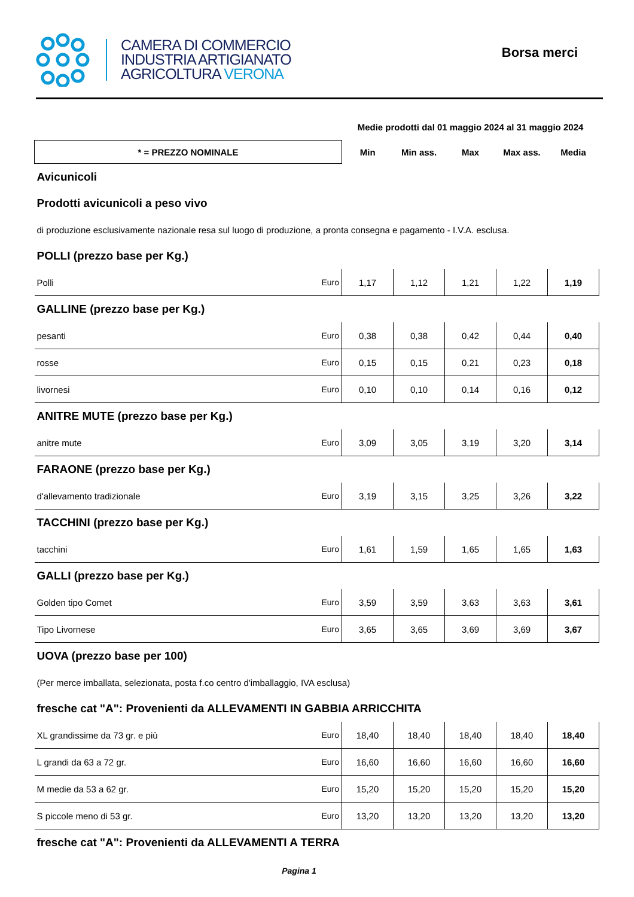CAMERA DI COMMERCIO
INDUSTRIA ARTIGIANATO
AGRICOLTURA VERONA
Borsa merci
| | | Medie prodotti dal 01 maggio 2024 al 31 maggio 2024 | | | | |
| * = PREZZO NOMINALE | | Min | Min ass. | Max | Max ass. | Media |
| Avicunicoli | | | | | | |
| Prodotti avicunicoli a peso vivo | | | | | | |
| di produzione esclusivamente nazionale resa sul luogo di produzione, a pronta consegna e pagamento - I.V.A. esclusa. | | | | | | |
| POLLI (prezzo base per Kg.) | | | | | | |
| Polli | Euro | 1,17 | 1,12 | 1,21 | 1,22 | 1,19 |
| GALLINE (prezzo base per Kg.) | | | | | | |
| pesanti | Euro | 0,38 | 0,38 | 0,42 | 0,44 | 0,40 |
| rosse | Euro | 0,15 | 0,15 | 0,21 | 0,23 | 0,18 |
| livornesi | Euro | 0,10 | 0,10 | 0,14 | 0,16 | 0,12 |
| ANITRE MUTE (prezzo base per Kg.) | | | | | | |
| anitre mute | Euro | 3,09 | 3,05 | 3,19 | 3,20 | 3,14 |
| FARAONE (prezzo base per Kg.) | | | | | | |
| d'allevamento tradizionale | Euro | 3,19 | 3,15 | 3,25 | 3,26 | 3,22 |
| TACCHINI (prezzo base per Kg.) | | | | | | |
| tacchini | Euro | 1,61 | 1,59 | 1,65 | 1,65 | 1,63 |
| GALLI (prezzo base per Kg.) | | | | | | |
| Golden tipo Comet | Euro | 3,59 | 3,59 | 3,63 | 3,63 | 3,61 |
| Tipo Livornese | Euro | 3,65 | 3,65 | 3,69 | 3,69 | 3,67 |
| UOVA (prezzo base per 100) | | | | | | |
| (Per merce imballata, selezionata, posta f.co centro d'imballaggio, IVA esclusa) | | | | | | |
| fresche cat "A": Provenienti da ALLEVAMENTI IN GABBIA ARRICCHITA | | | | | | |
| XL grandissime da 73 gr. e più | Euro | 18,40 | 18,40 | 18,40 | 18,40 | 18,40 |
| L grandi da 63 a 72 gr. | Euro | 16,60 | 16,60 | 16,60 | 16,60 | 16,60 |
| M medie da 53 a 62 gr. | Euro | 15,20 | 15,20 | 15,20 | 15,20 | 15,20 |
| S piccole meno di 53 gr. | Euro | 13,20 | 13,20 | 13,20 | 13,20 | 13,20 |
| fresche cat "A": Provenienti da ALLEVAMENTI A TERRA | | | | | | |
Pagina 1